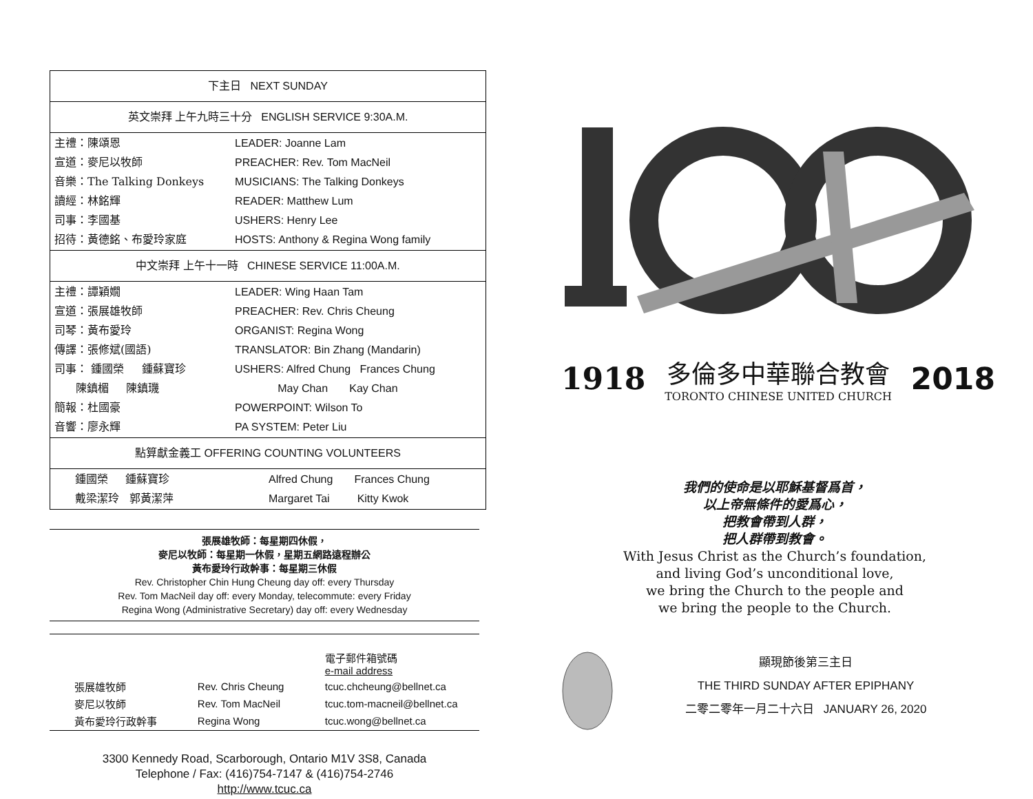| 下主日 NEXT SUNDAY | |
| 英文崇拜 上午九時三十分 ENGLISH SERVICE 9:30A.M. | |
| 主禮：陳頌恩 宣道：麥尼以牧師 音樂：The Talking Donkeys 讀經：林銘輝 司事：李國基 招待：黃德銘、布愛玲家庭 | LEADER: Joanne Lam PREACHER: Rev. Tom MacNeil MUSICIANS: The Talking Donkeys READER: Matthew Lum USHERS: Henry Lee HOSTS: Anthony & Regina Wong family |
| 中文崇拜 上午十一時 CHINESE SERVICE 11:00A.M. | |
| 主禮：譚穎嫺 宣道：張展雄牧師 司琴：黃布愛玲 傳譯：張修斌(國語) 司事： 鍾國榮 鍾蘇寶珍 陳鎮楣 陳鎮璣 簡報：杜國豪 音響：廖永輝 | LEADER: Wing Haan Tam PREACHER: Rev. Chris Cheung ORGANIST: Regina Wong TRANSLATOR: Bin Zhang (Mandarin) USHERS: Alfred Chung Frances Chung May Chan Kay Chan POWERPOINT: Wilson To PA SYSTEM: Peter Liu |
| 點算獻金義工 OFFERING COUNTING VOLUNTEERS | |
| 鍾國榮 鍾蘇寶珍 戴梁潔玲 郭黃潔萍 | Alfred Chung Frances Chung Margaret Tai Kitty Kwok |
張展雄牧師：每星期四休假，
麥尼以牧師：每星期一休假，星期五網路遠程辦公
黃布愛玲行政幹事：每星期三休假
Rev. Christopher Chin Hung Cheung day off: every Thursday
Rev. Tom MacNeil day off: every Monday, telecommute: every Friday
Regina Wong (Administrative Secretary) day off: every Wednesday
| | | 電子郵件箱號碼 e-mail address |
| 張展雄牧師 | Rev. Chris Cheung | tcuc.chcheung@bellnet.ca |
| 麥尼以牧師 | Rev. Tom MacNeil | tcuc.tom-macneil@bellnet.ca |
| 黃布愛玲行政幹事 | Regina Wong | tcuc.wong@bellnet.ca |
3300 Kennedy Road, Scarborough, Ontario M1V 3S8, Canada
Telephone / Fax: (416)754-7147 & (416)754-2746
http://www.tcuc.ca
1918 多倫多中華聯合教會
TORONTO CHINESE UNITED CHURCH 2018
我們的使命是以耶穌基督爲首，
以上帝無條件的愛爲心，
把教會帶到人群，
把人群帶到教會。
With Jesus Christ as the Church’s foundation,
and living God’s unconditional love,
we bring the Church to the people and
we bring the people to the Church.
顯現節後第三主日
THE THIRD SUNDAY AFTER EPIPHANY
二零二零年一月二十六日 JANUARY 26, 2020